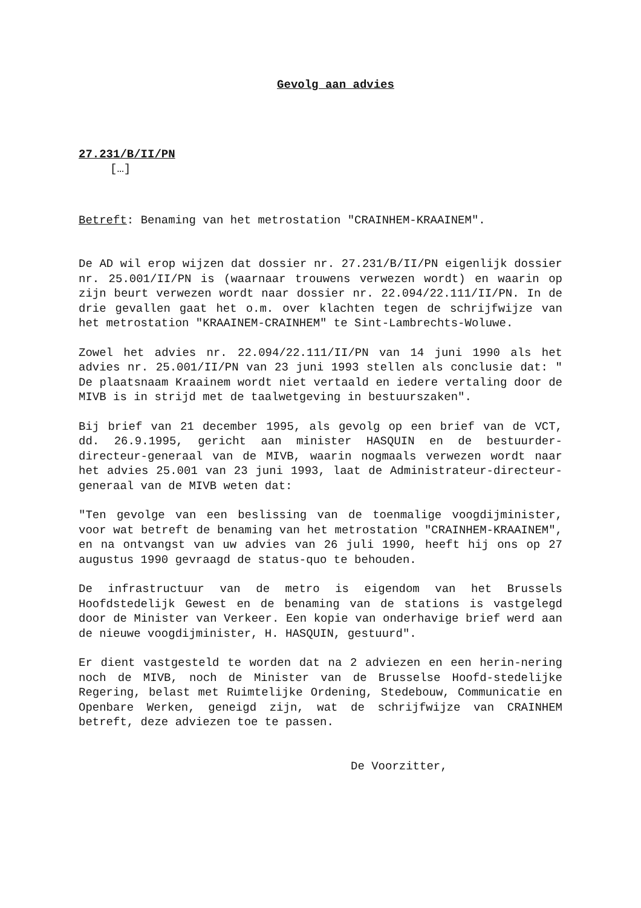Gevolg aan advies
27.231/B/II/PN
[…]
Betreft: Benaming van het metrostation "CRAINHEM-KRAAINEM".
De AD wil erop wijzen dat dossier nr. 27.231/B/II/PN eigenlijk dossier nr. 25.001/II/PN is (waarnaar trouwens verwezen wordt) en waarin op zijn beurt verwezen wordt naar dossier nr. 22.094/22.111/II/PN. In de drie gevallen gaat het o.m. over klachten tegen de schrijfwijze van het metrostation "KRAAINEM-CRAINHEM" te Sint-Lambrechts-Woluwe.
Zowel het advies nr. 22.094/22.111/II/PN van 14 juni 1990 als het advies nr. 25.001/II/PN van 23 juni 1993 stellen als conclusie dat: " De plaatsnaam Kraainem wordt niet vertaald en iedere vertaling door de MIVB is in strijd met de taalwetgeving in bestuurszaken".
Bij brief van 21 december 1995, als gevolg op een brief van de VCT, dd. 26.9.1995, gericht aan minister HASQUIN en de bestuurder-directeur-generaal van de MIVB, waarin nogmaals verwezen wordt naar het advies 25.001 van 23 juni 1993, laat de Administrateur-directeur-generaal van de MIVB weten dat:
"Ten gevolge van een beslissing van de toenmalige voogdijminister, voor wat betreft de benaming van het metrostation "CRAINHEM-KRAAINEM", en na ontvangst van uw advies van 26 juli 1990, heeft hij ons op 27 augustus 1990 gevraagd de status-quo te behouden.
De infrastructuur van de metro is eigendom van het Brussels Hoofdstedelijk Gewest en de benaming van de stations is vastgelegd door de Minister van Verkeer. Een kopie van onderhavige brief werd aan de nieuwe voogdijminister, H. HASQUIN, gestuurd".
Er dient vastgesteld te worden dat na 2 adviezen en een herin-nering noch de MIVB, noch de Minister van de Brusselse Hoofd-stedelijke Regering, belast met Ruimtelijke Ordening, Stedebouw, Communicatie en Openbare Werken, geneigd zijn, wat de schrijfwijze van CRAINHEM betreft, deze adviezen toe te passen.
De Voorzitter,